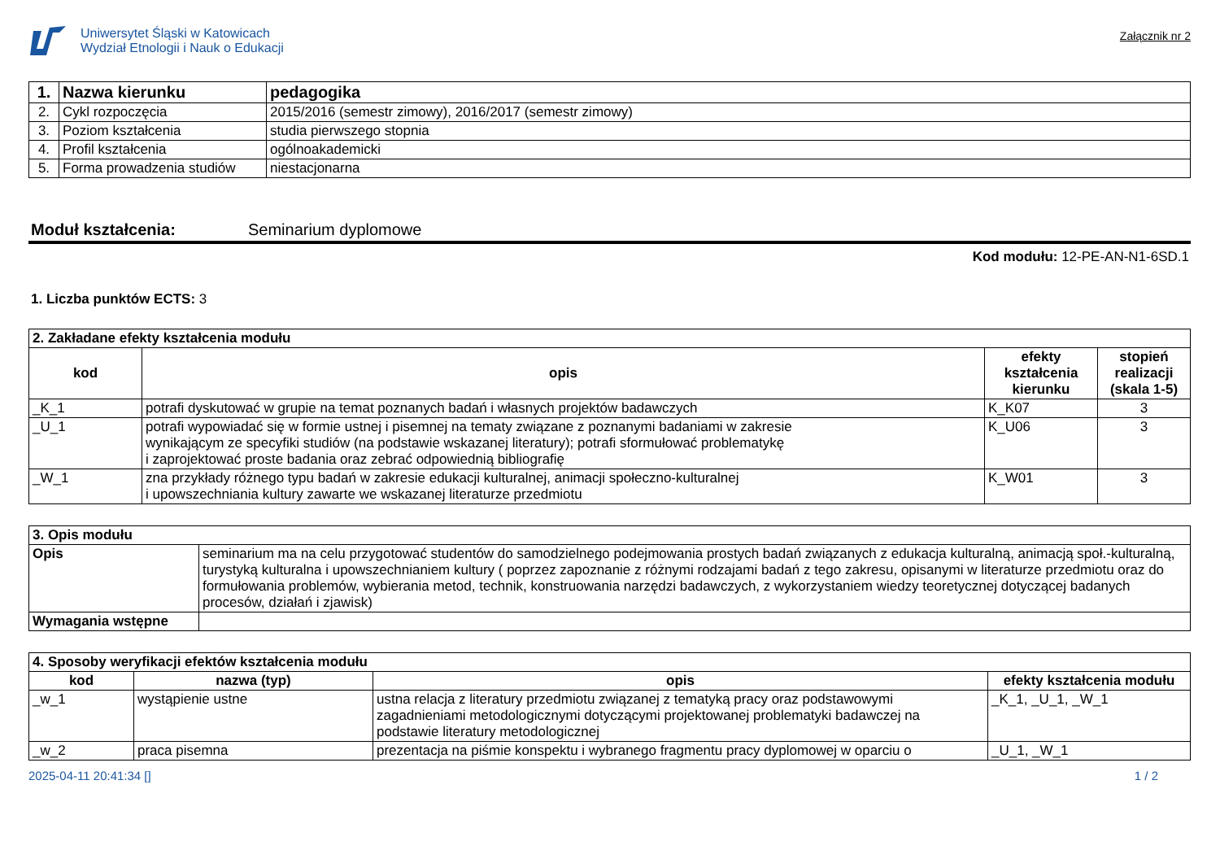Uniwersytet Śląski w Katowicach
Wydział Etnologii i Nauk o Edukacji
Załącznik nr 2
| 1. | Nazwa kierunku | pedagogika |
| 2. | Cykl rozpoczęcia | 2015/2016 (semestr zimowy), 2016/2017 (semestr zimowy) |
| 3. | Poziom kształcenia | studia pierwszego stopnia |
| 4. | Profil kształcenia | ogólnoakademicki |
| 5. | Forma prowadzenia studiów | niestacjonarna |
Moduł kształcenia: Seminarium dyplomowe
Kod modułu: 12-PE-AN-N1-6SD.1
1. Liczba punktów ECTS: 3
| 2. Zakładane efekty kształcenia modułu | | | |
| kod | opis | efekty kształcenia kierunku | stopień realizacji (skala 1-5) |
| _K_1 | potrafi dyskutować w grupie na temat poznanych badań i własnych projektów badawczych | K_K07 | 3 |
| _U_1 | potrafi wypowiadać się w formie ustnej i pisemnej na tematy związane z poznanymi badaniami w zakresie wynikającym ze specyfiki studiów (na podstawie wskazanej literatury); potrafi sformułować problematykę i zaprojektować proste badania oraz zebrać odpowiednią bibliografię | K_U06 | 3 |
| _W_1 | zna przykłady różnego typu badań w zakresie edukacji kulturalnej, animacji społeczno-kulturalnej i upowszechniania kultury zawarte we wskazanej literaturze przedmiotu | K_W01 | 3 |
| 3. Opis modułu | |
| Opis | seminarium ma na celu przygotować studentów do samodzielnego podejmowania prostych badań związanych z edukacja kulturalną, animacją społ.-kulturalną, turystyką kulturalna i upowszechnianiem kultury ( poprzez zapoznanie z różnymi rodzajami badań z tego zakresu, opisanymi w literaturze przedmiotu oraz do formułowania problemów, wybierania metod, technik, konstruowania narzędzi badawczych, z wykorzystaniem wiedzy teoretycznej dotyczącej badanych procesów, działań i zjawisk) |
| Wymagania wstępne | |
| 4. Sposoby weryfikacji efektów kształcenia modułu | | | |
| kod | nazwa (typ) | opis | efekty kształcenia modułu |
| _w_1 | wystąpienie ustne | ustna relacja z literatury przedmiotu związanej z tematyką pracy oraz podstawowymi zagadnieniami metodologicznymi dotyczącymi projektowanej problematyki badawczej na podstawie literatury metodologicznej | _K_1, _U_1, _W_1 |
| _w_2 | praca pisemna | prezentacja na piśmie konspektu i wybranego fragmentu pracy dyplomowej w oparciu o | _U_1, _W_1 |
2025-04-11 20:41:34 [] 1 / 2